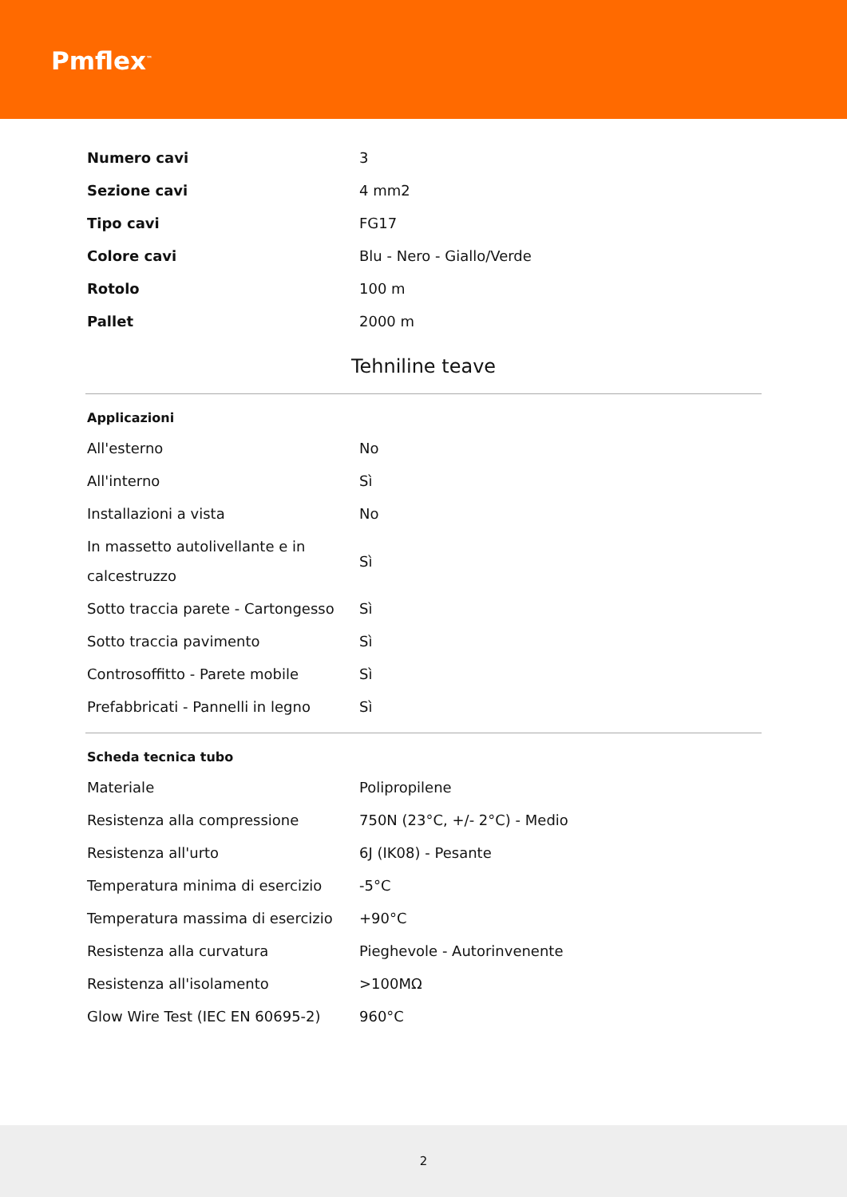Pmflex<sup>™</sup>
| Numero cavi | 3 |
| Sezione cavi | 4 mm2 |
| Tipo cavi | FG17 |
| Colore cavi | Blu - Nero - Giallo/Verde |
| Rotolo | 100 m |
| Pallet | 2000 m |
Tehniline teave
Applicazioni
| All'esterno | No |
| All'interno | Sì |
| Installazioni a vista | No |
| In massetto autolivellante e in calcestruzzo | Sì |
| Sotto traccia parete - Cartongesso | Sì |
| Sotto traccia pavimento | Sì |
| Controsoffitto - Parete mobile | Sì |
| Prefabbricati - Pannelli in legno | Sì |
Scheda tecnica tubo
| Materiale | Polipropilene |
| Resistenza alla compressione | 750N (23°C, +/- 2°C) - Medio |
| Resistenza all'urto | 6J (IK08) - Pesante |
| Temperatura minima di esercizio | -5°C |
| Temperatura massima di esercizio | +90°C |
| Resistenza alla curvatura | Pieghevole - Autorinvenente |
| Resistenza all'isolamento | >100MΩ |
| Glow Wire Test (IEC EN 60695-2) | 960°C |
2